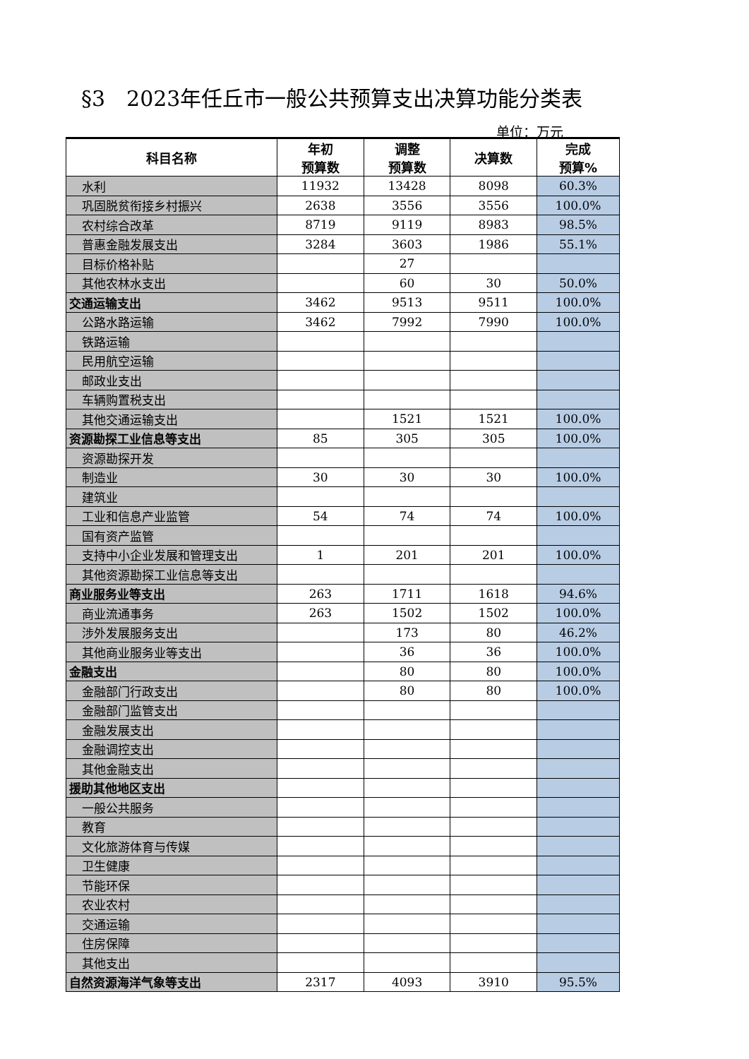§3　2023年任丘市一般公共预算支出决算功能分类表
单位：万元
| 科目名称 | 年初 预算数 | 调整 预算数 | 决算数 | 完成 预算% |
| --- | --- | --- | --- | --- |
| 水利 | 11932 | 13428 | 8098 | 60.3% |
| 巩固脱贫衔接乡村振兴 | 2638 | 3556 | 3556 | 100.0% |
| 农村综合改革 | 8719 | 9119 | 8983 | 98.5% |
| 普惠金融发展支出 | 3284 | 3603 | 1986 | 55.1% |
| 目标价格补贴 | | 27 | | |
| 其他农林水支出 | | 60 | 30 | 50.0% |
| 交通运输支出 | 3462 | 9513 | 9511 | 100.0% |
| 公路水路运输 | 3462 | 7992 | 7990 | 100.0% |
| 铁路运输 | | | | |
| 民用航空运输 | | | | |
| 邮政业支出 | | | | |
| 车辆购置税支出 | | | | |
| 其他交通运输支出 | | 1521 | 1521 | 100.0% |
| 资源勘探工业信息等支出 | 85 | 305 | 305 | 100.0% |
| 资源勘探开发 | | | | |
| 制造业 | 30 | 30 | 30 | 100.0% |
| 建筑业 | | | | |
| 工业和信息产业监管 | 54 | 74 | 74 | 100.0% |
| 国有资产监管 | | | | |
| 支持中小企业发展和管理支出 | 1 | 201 | 201 | 100.0% |
| 其他资源勘探工业信息等支出 | | | | |
| 商业服务业等支出 | 263 | 1711 | 1618 | 94.6% |
| 商业流通事务 | 263 | 1502 | 1502 | 100.0% |
| 涉外发展服务支出 | | 173 | 80 | 46.2% |
| 其他商业服务业等支出 | | 36 | 36 | 100.0% |
| 金融支出 | | 80 | 80 | 100.0% |
| 金融部门行政支出 | | 80 | 80 | 100.0% |
| 金融部门监管支出 | | | | |
| 金融发展支出 | | | | |
| 金融调控支出 | | | | |
| 其他金融支出 | | | | |
| 援助其他地区支出 | | | | |
| 一般公共服务 | | | | |
| 教育 | | | | |
| 文化旅游体育与传媒 | | | | |
| 卫生健康 | | | | |
| 节能环保 | | | | |
| 农业农村 | | | | |
| 交通运输 | | | | |
| 住房保障 | | | | |
| 其他支出 | | | | |
| 自然资源海洋气象等支出 | 2317 | 4093 | 3910 | 95.5% |